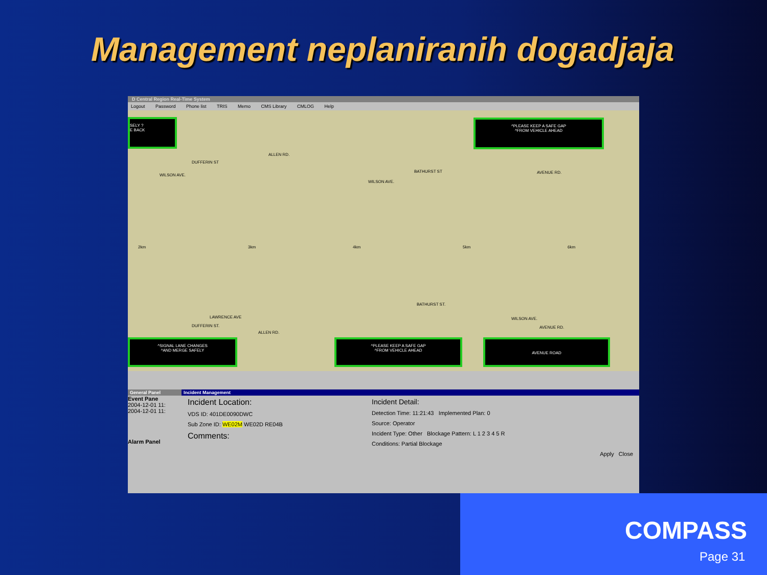Management neplaniranih dogadjaja
D Central Region Real-Time System
Logout Password Phone list TRIS Memo CMS Library CMLOG Help
SELY ?
E BACK
^PLEASE KEEP A SAFE GAP
^FROM VEHICLE AHEAD
ALLEN RD.
DUFFERIN ST
WILSON AVE.
BATHURST ST AVENUE RD.
WILSON AVE.
2km 3km 4km 5km 6km
LAWRENCE AVE
DUFFERIN ST.
ALLEN RD.
BATHURST ST.
WILSON AVE.
AVENUE RD.
^SIGNAL LANE CHANGES
^AND MERGE SAFELY
^PLEASE KEEP A SAFE GAP
^FROM VEHICLE AHEAD
AVENUE ROAD
General Panel
Event Pane
2004-12-01 11:
2004-12-01 11:
Alarm Panel
Incident Management
Incident Location:
VDS ID: 401DE0090DWC
Sub Zone ID: WE02M WE02D RE04B
Comments:
Incident Detail:
Detection Time: 11:21:43 Implemented Plan: 0
Source: Operator
Incident Type: Other Blockage Pattern: L 1 2 3 4 5 R
Conditions: Partial Blockage
Apply Close
COMPASS
Page 31